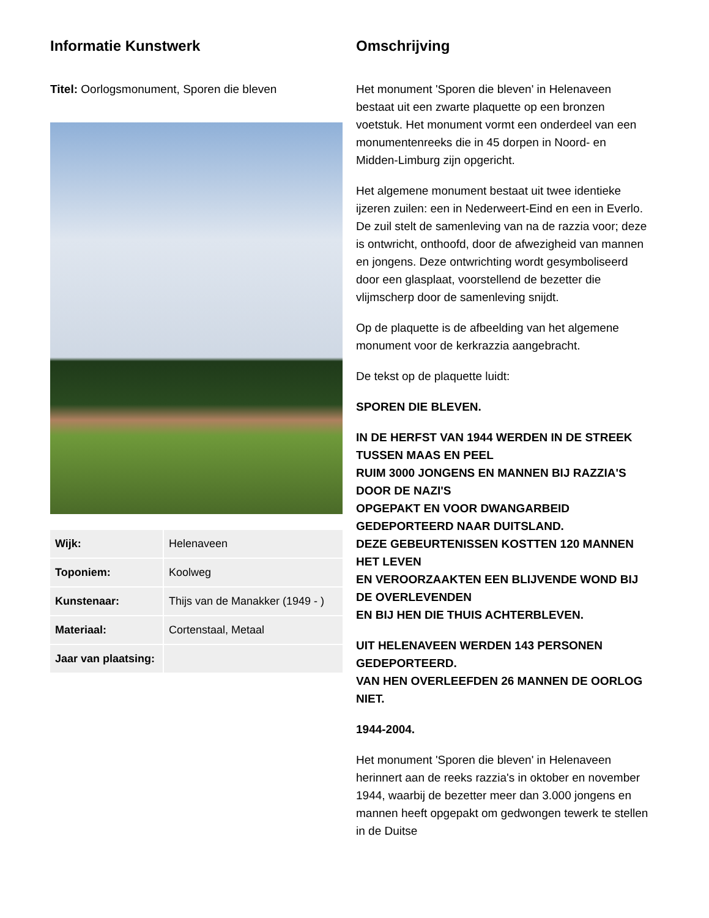Informatie Kunstwerk
Titel: Oorlogsmonument, Sporen die bleven
| Wijk: | Helenaveen |
| Toponiem: | Koolweg |
| Kunstenaar: | Thijs van de Manakker (1949 - ) |
| Materiaal: | Cortenstaal, Metaal |
| Jaar van plaatsing: | |
Omschrijving
Het monument 'Sporen die bleven' in Helenaveen bestaat uit een zwarte plaquette op een bronzen voetstuk. Het monument vormt een onderdeel van een monumentenreeks die in 45 dorpen in Noord- en Midden-Limburg zijn opgericht.
Het algemene monument bestaat uit twee identieke ijzeren zuilen: een in Nederweert-Eind en een in Everlo. De zuil stelt de samenleving van na de razzia voor; deze is ontwricht, onthoofd, door de afwezigheid van mannen en jongens. Deze ontwrichting wordt gesymboliseerd door een glasplaat, voorstellend de bezetter die vlijmscherp door de samenleving snijdt.
Op de plaquette is de afbeelding van het algemene monument voor de kerkrazzia aangebracht.
De tekst op de plaquette luidt:
SPOREN DIE BLEVEN.
IN DE HERFST VAN 1944 WERDEN IN DE STREEK TUSSEN MAAS EN PEEL
RUIM 3000 JONGENS EN MANNEN BIJ RAZZIA'S DOOR DE NAZI'S
OPGEPAKT EN VOOR DWANGARBEID GEDEPORTEERD NAAR DUITSLAND.
DEZE GEBEURTENISSEN KOSTTEN 120 MANNEN HET LEVEN
EN VEROORZAAKTEN EEN BLIJVENDE WOND BIJ DE OVERLEVENDEN
EN BIJ HEN DIE THUIS ACHTERBLEVEN.
UIT HELENAVEEN WERDEN 143 PERSONEN GEDEPORTEERD.
VAN HEN OVERLEEFDEN 26 MANNEN DE OORLOG NIET.
1944-2004.
Het monument 'Sporen die bleven' in Helenaveen herinnert aan de reeks razzia's in oktober en november 1944, waarbij de bezetter meer dan 3.000 jongens en mannen heeft opgepakt om gedwongen tewerk te stellen in de Duitse